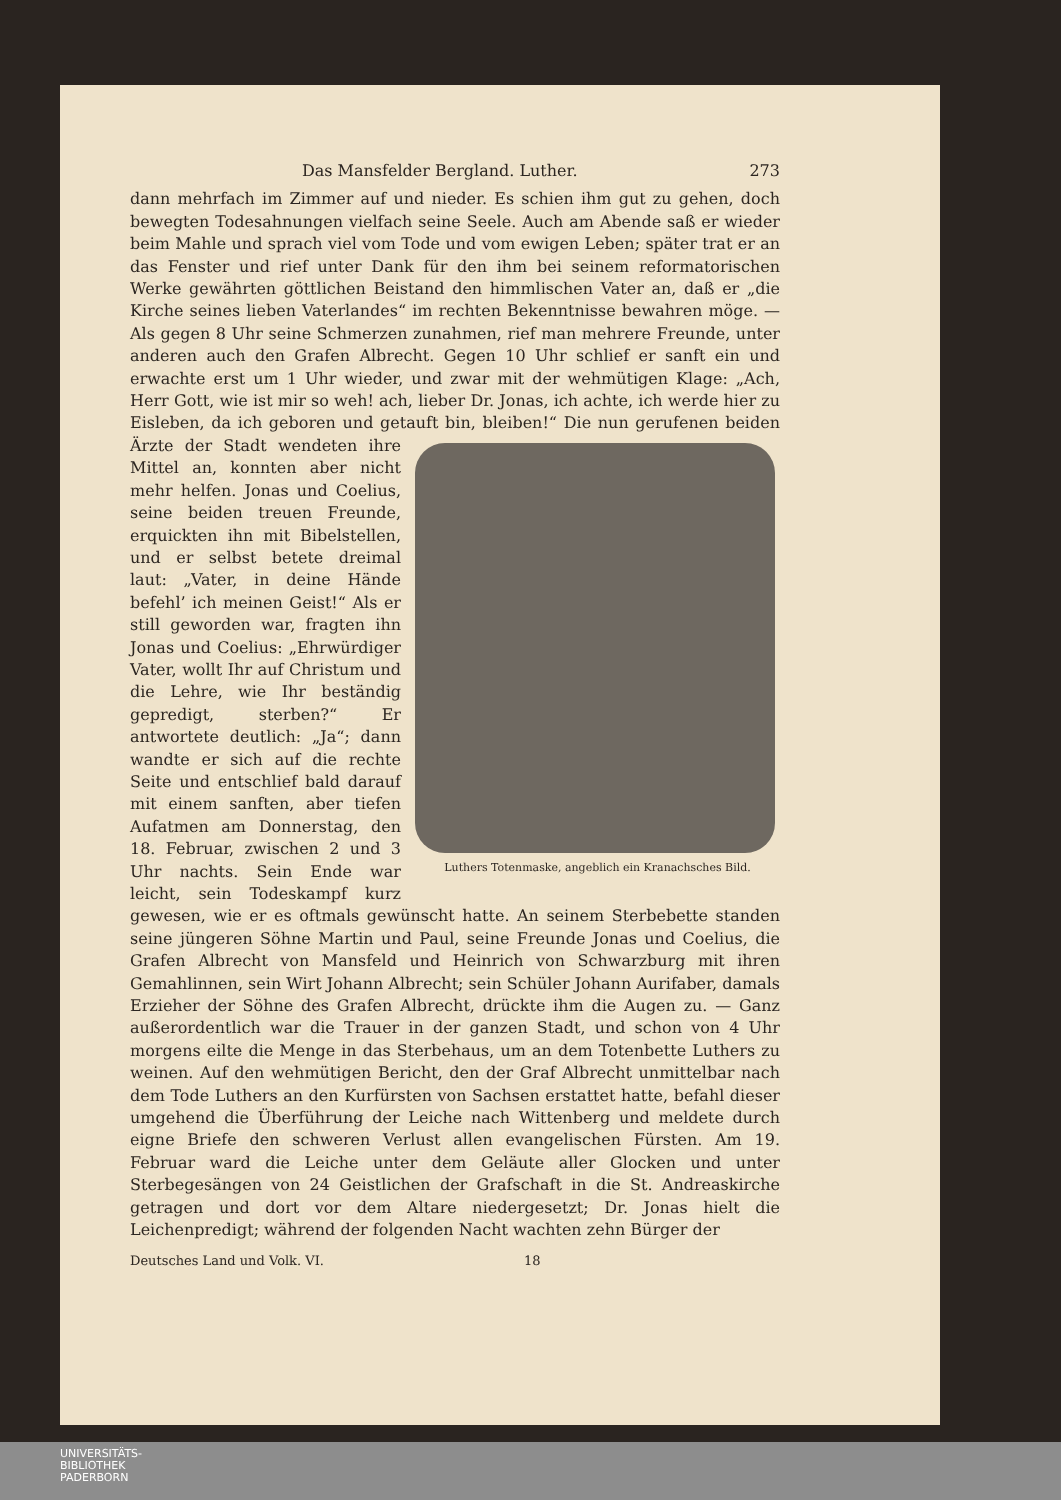Das Mansfelder Bergland. Luther. 273
dann mehrfach im Zimmer auf und nieder. Es schien ihm gut zu gehen, doch bewegten Todesahnungen vielfach seine Seele. Auch am Abende saß er wieder beim Mahle und sprach viel vom Tode und vom ewigen Leben; später trat er an das Fenster und rief unter Dank für den ihm bei seinem reformatorischen Werke gewährten göttlichen Beistand den himmlischen Vater an, daß er „die Kirche seines lieben Vaterlandes“ im rechten Bekenntnisse bewahren möge. — Als gegen 8 Uhr seine Schmerzen zunahmen, rief man mehrere Freunde, unter anderen auch den Grafen Albrecht. Gegen 10 Uhr schlief er sanft ein und erwachte erst um 1 Uhr wieder, und zwar mit der wehmütigen Klage: „Ach, Herr Gott, wie ist mir so weh! ach, lieber Dr. Jonas, ich achte, ich werde hier zu Eisleben, da ich geboren und getauft bin, bleiben!“ Die nun gerufenen beiden Ärzte der Stadt wendeten Luthers Totenmaske, angeblich ein Kranachsches Bild. ihre Mittel an, konnten aber nicht mehr helfen. Jonas und Coelius, seine beiden treuen Freunde, erquickten ihn mit Bibelstellen, und er selbst betete dreimal laut: „Vater, in deine Hände befehl’ ich meinen Geist!“ Als er still geworden war, fragten ihn Jonas und Coelius: „Ehrwürdiger Vater, wollt Ihr auf Christum und die Lehre, wie Ihr beständig gepredigt, sterben?“ Er antwortete deutlich: „Ja“; dann wandte er sich auf die rechte Seite und entschlief bald darauf mit einem sanften, aber tiefen Aufatmen am Donnerstag, den 18. Februar, zwischen 2 und 3 Uhr nachts. Sein Ende war leicht, sein Todeskampf kurz gewesen, wie er es oftmals gewünscht hatte. An seinem Sterbebette standen seine jüngeren Söhne Martin und Paul, seine Freunde Jonas und Coelius, die Grafen Albrecht von Mansfeld und Heinrich von Schwarzburg mit ihren Gemahlinnen, sein Wirt Johann Albrecht; sein Schüler Johann Aurifaber, damals Erzieher der Söhne des Grafen Albrecht, drückte ihm die Augen zu. — Ganz außerordentlich war die Trauer in der ganzen Stadt, und schon von 4 Uhr morgens eilte die Menge in das Sterbehaus, um an dem Totenbette Luthers zu weinen. Auf den wehmütigen Bericht, den der Graf Albrecht unmittelbar nach dem Tode Luthers an den Kurfürsten von Sachsen erstattet hatte, befahl dieser umgehend die Überführung der Leiche nach Wittenberg und meldete durch eigne Briefe den schweren Verlust allen evangelischen Fürsten. Am 19. Februar ward die Leiche unter dem Geläute aller Glocken und unter Sterbegesängen von 24 Geistlichen der Grafschaft in die St. Andreaskirche getragen und dort vor dem Altare niedergesetzt; Dr. Jonas hielt die Leichenpredigt; während der folgenden Nacht wachten zehn Bürger der
Deutsches Land und Volk. VI. 18
UNIVERSITÄTS-
BIBLIOTHEK
PADERBORN